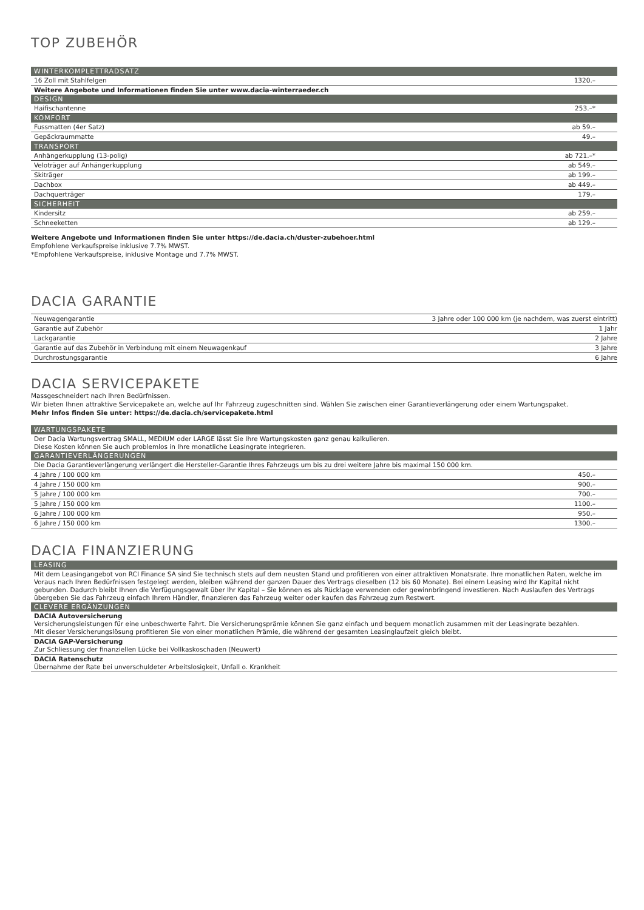TOP ZUBEHÖR
| WINTERKOMPLETTRADSATZ | |
| --- | --- |
| 16 Zoll mit Stahlfelgen | 1320.– |
| Weitere Angebote und Informationen finden Sie unter www.dacia-winterraeder.ch | |
| DESIGN | |
| Haifischantenne | 253.–* |
| KOMFORT | |
| Fussmatten (4er Satz) | ab 59.– |
| Gepäckraummatte | 49.– |
| TRANSPORT | |
| Anhängerkupplung (13-polig) | ab 721.–* |
| Veloträger auf Anhängerkupplung | ab 549.– |
| Skiträger | ab 199.– |
| Dachbox | ab 449.– |
| Dachquerträger | 179.– |
| SICHERHEIT | |
| Kindersitz | ab 259.– |
| Schneeketten | ab 129.– |
Weitere Angebote und Informationen finden Sie unter https://de.dacia.ch/duster-zubehoer.html
Empfohlene Verkaufspreise inklusive 7.7% MWST.
*Empfohlene Verkaufspreise, inklusive Montage und 7.7% MWST.
DACIA GARANTIE
| Neuwagengarantie | 3 Jahre oder 100 000 km (je nachdem, was zuerst eintritt) |
| Garantie auf Zubehör | 1 Jahr |
| Lackgarantie | 2 Jahre |
| Garantie auf das Zubehör in Verbindung mit einem Neuwagenkauf | 3 Jahre |
| Durchrostungsgarantie | 6 Jahre |
DACIA SERVICEPAKETE
Massgeschneidert nach Ihren Bedürfnissen.
Wir bieten Ihnen attraktive Servicepakete an, welche auf Ihr Fahrzeug zugeschnitten sind. Wählen Sie zwischen einer Garantieverlängerung oder einem Wartungspaket.
Mehr Infos finden Sie unter: https://de.dacia.ch/servicepakete.html
| WARTUNGSPAKETE | |
| --- | --- |
| Der Dacia Wartungsvertrag SMALL, MEDIUM oder LARGE lässt Sie Ihre Wartungskosten ganz genau kalkulieren. Diese Kosten können Sie auch problemlos in Ihre monatliche Leasingrate integrieren. | |
| GARANTIEVERLÄNGERUNGEN | |
| Die Dacia Garantieverlängerung verlängert die Hersteller-Garantie Ihres Fahrzeugs um bis zu drei weitere Jahre bis maximal 150 000 km. | |
| 4 Jahre / 100 000 km | 450.– |
| 4 Jahre / 150 000 km | 900.– |
| 5 Jahre / 100 000 km | 700.– |
| 5 Jahre / 150 000 km | 1100.– |
| 6 Jahre / 100 000 km | 950.– |
| 6 Jahre / 150 000 km | 1300.– |
DACIA FINANZIERUNG
| LEASING |
| --- |
| Mit dem Leasingangebot von RCI Finance SA sind Sie technisch stets auf dem neusten Stand und profitieren von einer attraktiven Monatsrate. Ihre monatlichen Raten, welche im Voraus nach Ihren Bedürfnissen festgelegt werden, bleiben während der ganzen Dauer des Vertrags dieselben (12 bis 60 Monate). Bei einem Leasing wird Ihr Kapital nicht gebunden. Dadurch bleibt Ihnen die Verfügungsgewalt über Ihr Kapital – Sie können es als Rücklage verwenden oder gewinnbringend investieren. Nach Auslaufen des Vertrags übergeben Sie das Fahrzeug einfach Ihrem Händler, finanzieren das Fahrzeug weiter oder kaufen das Fahrzeug zum Restwert. |
| CLEVERE ERGÄNZUNGEN |
| DACIA Autoversicherung Versicherungsleistungen für eine unbeschwerte Fahrt. Die Versicherungsprämie können Sie ganz einfach und bequem monatlich zusammen mit der Leasingrate bezahlen. Mit dieser Versicherungslösung profitieren Sie von einer monatlichen Prämie, die während der gesamten Leasinglaufzeit gleich bleibt. |
| DACIA GAP-Versicherung Zur Schliessung der finanziellen Lücke bei Vollkaskoschaden (Neuwert) |
| DACIA Ratenschutz Übernahme der Rate bei unverschuldeter Arbeitslosigkeit, Unfall o. Krankheit |